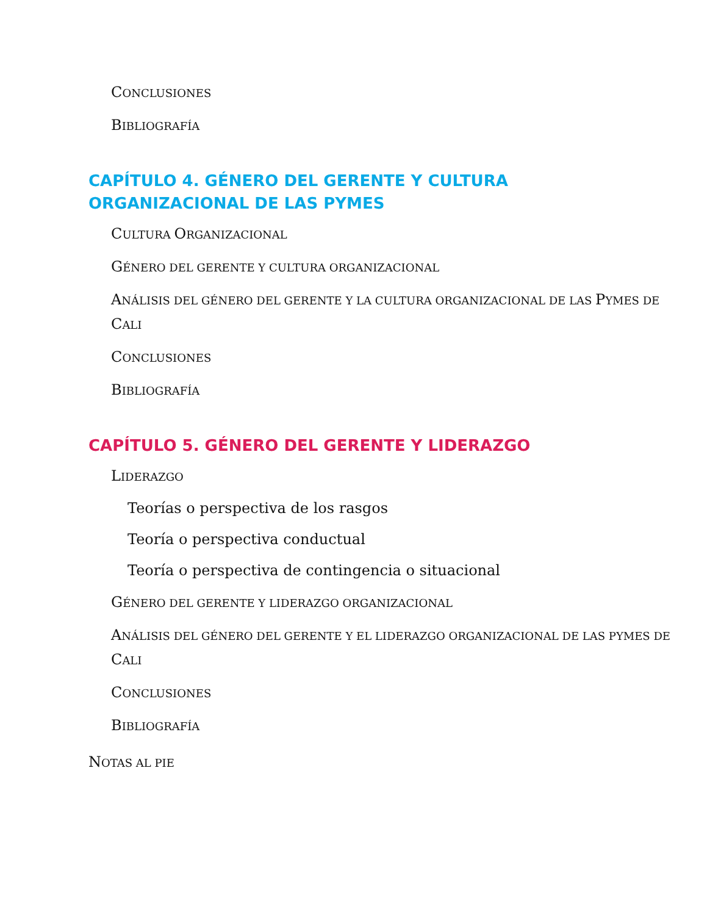CONCLUSIONES
BIBLIOGRAFÍA
CAPÍTULO 4. GÉNERO DEL GERENTE Y CULTURA ORGANIZACIONAL DE LAS PYMES
CULTURA ORGANIZACIONAL
GÉNERO DEL GERENTE Y CULTURA ORGANIZACIONAL
ANÁLISIS DEL GÉNERO DEL GERENTE Y LA CULTURA ORGANIZACIONAL DE LAS PYMES DE CALI
CONCLUSIONES
BIBLIOGRAFÍA
CAPÍTULO 5. GÉNERO DEL GERENTE Y LIDERAZGO
LIDERAZGO
Teorías o perspectiva de los rasgos
Teoría o perspectiva conductual
Teoría o perspectiva de contingencia o situacional
GÉNERO DEL GERENTE Y LIDERAZGO ORGANIZACIONAL
ANÁLISIS DEL GÉNERO DEL GERENTE Y EL LIDERAZGO ORGANIZACIONAL DE LAS PYMES DE CALI
CONCLUSIONES
BIBLIOGRAFÍA
NOTAS AL PIE